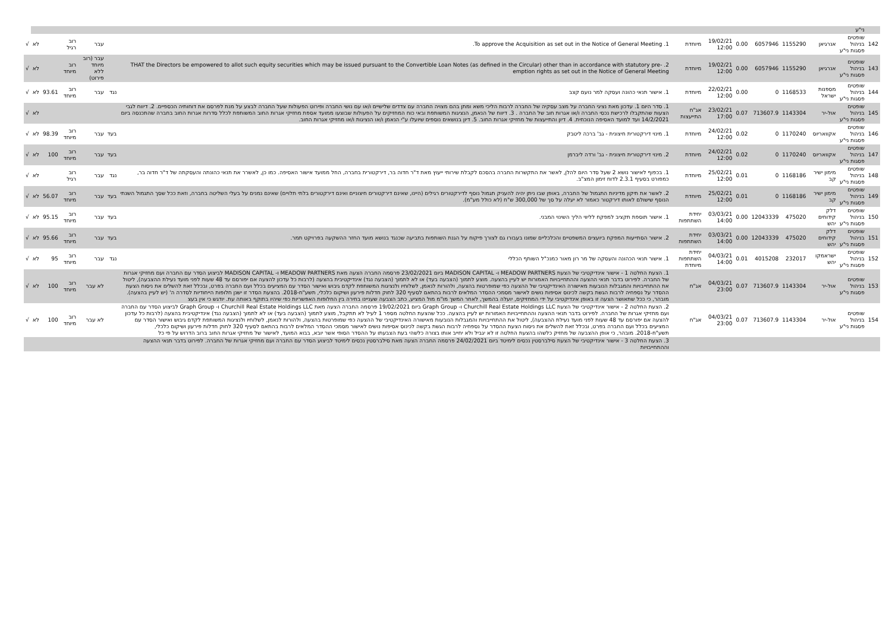| | ני"ע | | | | | | | | | | | | | |
| 142 | שופטים בניהול פסגות ני"ע | אנרגיאן | 1155290 | 6057946 | 0.00 | 19/02/21 12:00 | מיוחדת | 1. To approve the Acquisition as set out in the Notice of General Meeting. | | עבר | רוב רגיל | | לא | √ |
| 143 | שופטים בניהול פסגות ני"ע | אנרגיאן | 1155290 | 6057946 | 0.00 | 19/02/21 12:00 | מיוחדת | 2. THAT the Directors be empowered to allot such equity securities which may be issued pursuant to the Convertible Loan Notes (as defined in the Circular) other than in accordance with statutory pre-emption rights as set out in the Notice of General Meeting | | עבר (רוב מיוחד ללא פירוט) | רוב מיוחד | | לא | √ |
| 144 | שופטים בניהול פסגות ני"ע | מספנות ישראל | 1168533 | 0 | 0.00 | 22/02/21 12:00 | מיוחדת | 1. אישור תנאי כהונה ועסקה למר נועם קצב | נגד | עבר | רוב מיוחד | 93.61 | לא | √ |
| 145 | שופטים בניהול פסגות ני"ע | אול-יר | 1143304 | 713607.9 | 0.07 | 23/02/21 17:00 | אג"ח התייעצות | 1. סדר היום 1. עדכון מאת נציגי החברה על מצב עסקיה של החברה לרבות הליכי משא ומתן בהם מצויה החברה עם צדדים שלישיים ו/או עם נושי החברה ופירוט הפעולות שעל החברה לבצע על מנת לפרסם את דוחותיה הכספיים. 2. דיווח לגבי הצעות שהתקבלו לרכישת נכסי החברה ו/או אגרות חוב של החברה . 3. דיווח של הנאמן, הנציגות המשותפת ובאי כוח המחזיקים על הפעולות שבוצעו ממועד אספת מחזיקי אגרות החוב המשותפת לכלל סדרות אגרות החוב בחברה שהתכנסה ביום 14/2/2021 ועד למועד האסיפה הנוכחית. 4. דיון והתייעצות של מחזיקי אגרות החוב. 5. דיון בנושאים נוספים שיועלו ע"י הנאמן ו/או הנציגות ו/או מחזיקי אגרות החוב. | | | | | לא | √ |
| 146 | שופטים בניהול פסגות ני"ע | אקוואריוס | 1170240 | 0 | 0.02 | 24/02/21 12:00 | מיוחדת | 1. מינוי דירקטורית חיצונית - גב' ברכה ליטבק | בעד | עבר | רוב מיוחד | 98.39 | לא | √ |
| 147 | שופטים בניהול פסגות ני"ע | אקוואריוס | 1170240 | 0 | 0.02 | 24/02/21 12:00 | מיוחדת | 2. מינוי דירקטורית חיצונית - גב' ורדה ליברמן | בעד | עבר | רוב מיוחד | 100 | לא | √ |
| 148 | שופטים בניהול פסגות ני"ע | מימון ישיר קב | 1168186 | 0 | 0.01 | 25/02/21 12:00 | מיוחדת | 1. בכפוף לאישור נושא 2 שעל סדר היום להלן, לאשר את התקשרות החברה בהסכם לקבלת שירותי ייעוץ מאת ד"ר חדוה בר, דירקטורית בחברה, החל ממועד אישור האסיפה. כמו כן, לאשרר את תנאי כהונתה והעסקתה של ד"ר חדוה בר, כמפורט בסעיף 2.3.1 לדוח זימון המצ"ב. | נגד | עבר | רוב רגיל | | לא | √ |
| 149 | שופטים בניהול פסגות ני"ע | מימון ישיר קב | 1168186 | 0 | 0.01 | 25/02/21 12:00 | מיוחדת | 2. לאשר את תיקון מדיניות התגמול של החברה, באופן שבו ניתן יהיה להעניק תגמול נוסף לדירקטורים רגילים (היינו, שאינם דירקטורים חיצוניים ואינם דירקטורים בלתי תלויים) שאינם נמנים על בעלי השליטה בחברה, וזאת ככל שסך התגמול השנתי הנוסף שישולם לאותו דירקטור כאמור לא יעלה על סך של 300,000 ש"ח (לא כולל מע"מ). | בעד | עבר | רוב מיוחד | 56.07 | לא | √ |
| 150 | שופטים בניהול פסגות ני"ע | דלק קידוחים יהש | 475020 | 12043339 | 0.00 | 03/03/21 14:00 | יחידת השתתפות | 1. אישור תוספת תקציב למפקח לליווי הליך השינוי המבני. | בעד | עבר | רוב מיוחד | 95.15 | לא | √ |
| 151 | שופטים בניהול פסגות ני"ע | דלק קידוחים יהש | 475020 | 12043339 | 0.00 | 03/03/21 14:00 | יחידת השתתפות | 2. אישור הסתייעות המפקח ביועצים המשפטיים והכלכליים שמונו בעבורו גם לצורך פיקוח על הגנת השותפות בתביעה שכנגד בנושא מועד החזר ההשקעה בפרויקט תמר. | בעד | עבר | רוב מיוחד | 95.66 | לא | √ |
| 152 | שופטים בניהול פסגות ני"ע | ישראמקו יהש | 232017 | 4015208 | 0.01 | 04/03/21 14:00 | יחידת השתתפות מיוחדת | 1. אישור תנאי הכהונה והעסקה של מר רון מאור כמנכ"ל השותף הכללי | נגד | עבר | רוב מיוחד | 95 | לא | √ |
| 153 | שופטים בניהול פסגות ני"ע | אול-יר | 1143304 | 713607.9 | 0.07 | 04/03/21 23:00 | אג"ח | 1. הצעת החלטה 1 - אישור אינדיקטיבי של הצעת MEADOW PARTNERS ו- MADISON CAPITAL ביום 23/02/2021 פרסמה החברה הצעה מאת MEADOW PARTNERS ו- MADISON CAPITAL לביצוע הסדר עם החברה ועם מחזיקי אגרות של החברה. לפירוט בדבר תנאי ההצעה וההתחייבויות האמורות יש לעיין בהצעה. מוצע לתמוך (הצבעה בעד) או לא לתמוך (הצבעה נגד) אינדיקטיבית בהצעה (לרבות כל עדכון להצעה אם יפורסם עד 48 שעות לפני מועד נעילת ההצבעה), ליטול את ההתחייבויות והמגבלות הנובעות מאישורה האינדיקטיבי של ההצעה כפי שמופרטות בהצעה, ולהורות לנאמן, לשלוחיו ולנציגות המשותפת לקדם גיבוש ואישור הסדר עם המציעים בכלל ועם החברה בפרט, ובכלל זאת להשלים את ניסוח הצעת ההסדר על נספחיה לרבות הגשת בקשה לכינוס אסיפות נושים לאישור מסמכי ההסדר המלאים לרבות בהתאם לסעיף 320 לחוק חדלות פירעון ושיקום כלכלי, תשע"ח-2018. בהצעת הסדר זו ישנן חלופות הייחודיות לסדרה ה' (יש לעיין בהצעה). מובהר, כי ככל שתאושר הצעה זו באופן אינדיקטיבי על ידי המחזיקים, יועלה בהמשך, לאחר המשך מו"מ מול המציע, כתב הצבעה שעניינו בחירה בין החלופות האפשריות כפי שיהיו בתוקף באותה עת. יודגש כי אין בעצ | | לא עבר | רוב מיוחד | 100 | לא | √ |
| 154 | שופטים בניהול פסגות ני"ע | אול-יר | 1143304 | 713607.9 | 0.07 | 04/03/21 23:00 | אג"ח | 2. הצעת החלטה 2 - אישור אינדיקטיבי של הצעת Churchill Real Estate Holdings LLC ו- Graph Group ביום 19/02/2021 פרסמה החברה הצעה מאת Churchill Real Estate Holdings LLC ו- Graph Group לביצוע הסדר עם החברה ועם מחזיקי אגרות של החברה. לפירוט בדבר תנאי ההצעה וההתחייבויות האמורות יש לעיין בהצעה. ככל שהצעת החלטה מספר 1 לעיל לא תתקבל, מוצע לתמוך (הצבעה בעד) או לא לתמוך (הצבעה נגד) אינדיקטיבית בהצעה (לרבות כל עדכון להצעה אם יפורסם עד 48 שעות לפני מועד נעילת ההצבעה), ליטול את ההתחייבויות והמגבלות הנובעות מאישורה האינדיקטיבי של ההצעה כפי שמופרטות בהצעה, ולהורות לנאמן, לשלוחיו ולנציגות המשותפת לקדם גיבוש ואישור הסדר עם המציעים בכלל ועם החברה בפרט, ובכלל זאת להשלים את ניסוח הצעת ההסדר על נספחיה לרבות הגשת בקשה לכינוס אסיפות נושים לאישור מסמכי ההסדר המלאים לרבות בהתאם לסעיף 320 לחוק חדלות פירעון ושיקום כלכלי, תשע"ח-2018. מובהר, כי אופן ההצבעה של מחזיק כלשהו בהצעת החלטה זו לא יגביל ולא יחייב אותו בצורה כלשהי בעת הצבעתו על ההסדר הסופי אשר יובא, בבוא המועד, לאישור של מחזיקי אגרות החוב ברוב הדרוש על פי כל | | לא עבר | רוב מיוחד | 100 | לא | √ |
| | | | | | | | | 3. הצעת החלטה 3 - אישור אינדיקטיבי של הצעת סילברסטין נכסים לימיטד ביום 24/02/2021 פרסמה החברה הצעה מאת סילברסטין נכסים לימיטד לביצוע הסדר עם החברה ועם מחזיקי אגרות של החברה. לפירוט בדבר תנאי ההצעה וההתחייבויות | | | | | | |